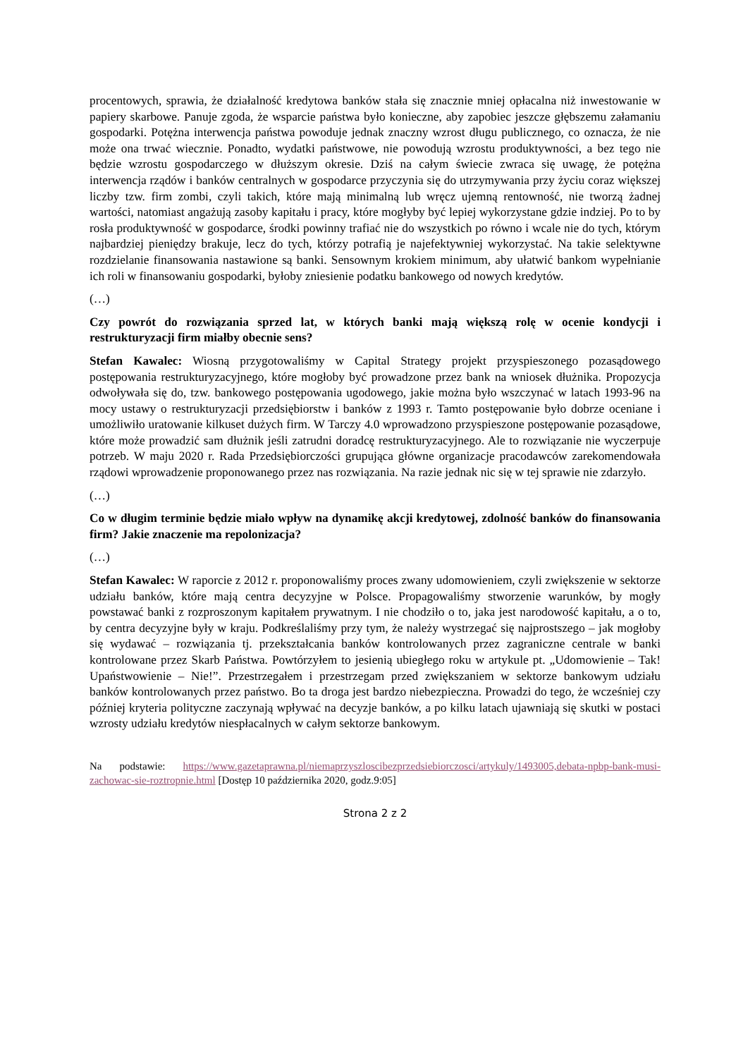procentowych, sprawia, że działalność kredytowa banków stała się znacznie mniej opłacalna niż inwestowanie w papiery skarbowe. Panuje zgoda, że wsparcie państwa było konieczne, aby zapobiec jeszcze głębszemu załamaniu gospodarki. Potężna interwencja państwa powoduje jednak znaczny wzrost długu publicznego, co oznacza, że nie może ona trwać wiecznie. Ponadto, wydatki państwowe, nie powodują wzrostu produktywności, a bez tego nie będzie wzrostu gospodarczego w dłuższym okresie. Dziś na całym świecie zwraca się uwagę, że potężna interwencja rządów i banków centralnych w gospodarce przyczynia się do utrzymywania przy życiu coraz większej liczby tzw. firm zombi, czyli takich, które mają minimalną lub wręcz ujemną rentowność, nie tworzą żadnej wartości, natomiast angażują zasoby kapitału i pracy, które mogłyby być lepiej wykorzystane gdzie indziej. Po to by rosła produktywność w gospodarce, środki powinny trafiać nie do wszystkich po równo i wcale nie do tych, którym najbardziej pieniędzy brakuje, lecz do tych, którzy potrafią je najefektywniej wykorzystać. Na takie selektywne rozdzielanie finansowania nastawione są banki. Sensownym krokiem minimum, aby ułatwić bankom wypełnianie ich roli w finansowaniu gospodarki, byłoby zniesienie podatku bankowego od nowych kredytów.
(…)
Czy powrót do rozwiązania sprzed lat, w których banki mają większą rolę w ocenie kondycji i restrukturyzacji firm miałby obecnie sens?
Stefan Kawalec: Wiosną przygotowaliśmy w Capital Strategy projekt przyspieszonego pozasądowego postępowania restrukturyzacyjnego, które mogłoby być prowadzone przez bank na wniosek dłużnika. Propozycja odwoływała się do, tzw. bankowego postępowania ugodowego, jakie można było wszczynać w latach 1993-96 na mocy ustawy o restrukturyzacji przedsiębiorstw i banków z 1993 r. Tamto postępowanie było dobrze oceniane i umożliwiło uratowanie kilkuset dużych firm. W Tarczy 4.0 wprowadzono przyspieszone postępowanie pozasądowe, które może prowadzić sam dłużnik jeśli zatrudni doradcę restrukturyzacyjnego. Ale to rozwiązanie nie wyczerpuje potrzeb. W maju 2020 r. Rada Przedsiębiorczości grupująca główne organizacje pracodawców zarekomendowała rządowi wprowadzenie proponowanego przez nas rozwiązania. Na razie jednak nic się w tej sprawie nie zdarzyło.
(…)
Co w długim terminie będzie miało wpływ na dynamikę akcji kredytowej, zdolność banków do finansowania firm? Jakie znaczenie ma repolonizacja?
(…)
Stefan Kawalec: W raporcie z 2012 r. proponowaliśmy proces zwany udomowieniem, czyli zwiększenie w sektorze udziału banków, które mają centra decyzyjne w Polsce. Propagowaliśmy stworzenie warunków, by mogły powstawać banki z rozproszonym kapitałem prywatnym. I nie chodziło o to, jaka jest narodowość kapitału, a o to, by centra decyzyjne były w kraju. Podkreślaliśmy przy tym, że należy wystrzegać się najprostszego – jak mogłoby się wydawać – rozwiązania tj. przekształcania banków kontrolowanych przez zagraniczne centrale w banki kontrolowane przez Skarb Państwa. Powtórzyłem to jesienią ubiegłego roku w artykule pt. „Udomowienie – Tak! Upaństwowienie – Nie!”. Przestrzegałem i przestrzegam przed zwiększaniem w sektorze bankowym udziału banków kontrolowanych przez państwo. Bo ta droga jest bardzo niebezpieczna. Prowadzi do tego, że wcześniej czy później kryteria polityczne zaczynają wpływać na decyzje banków, a po kilku latach ujawniają się skutki w postaci wzrosty udziału kredytów niespłacalnych w całym sektorze bankowym.
Na podstawie: https://www.gazetaprawna.pl/niemaprzyszloscibezprzedsiebiorczosci/artykuly/1493005,debata-npbp-bank-musi-zachowac-sie-roztropnie.html [Dostęp 10 października 2020, godz.9:05]
Strona 2 z 2